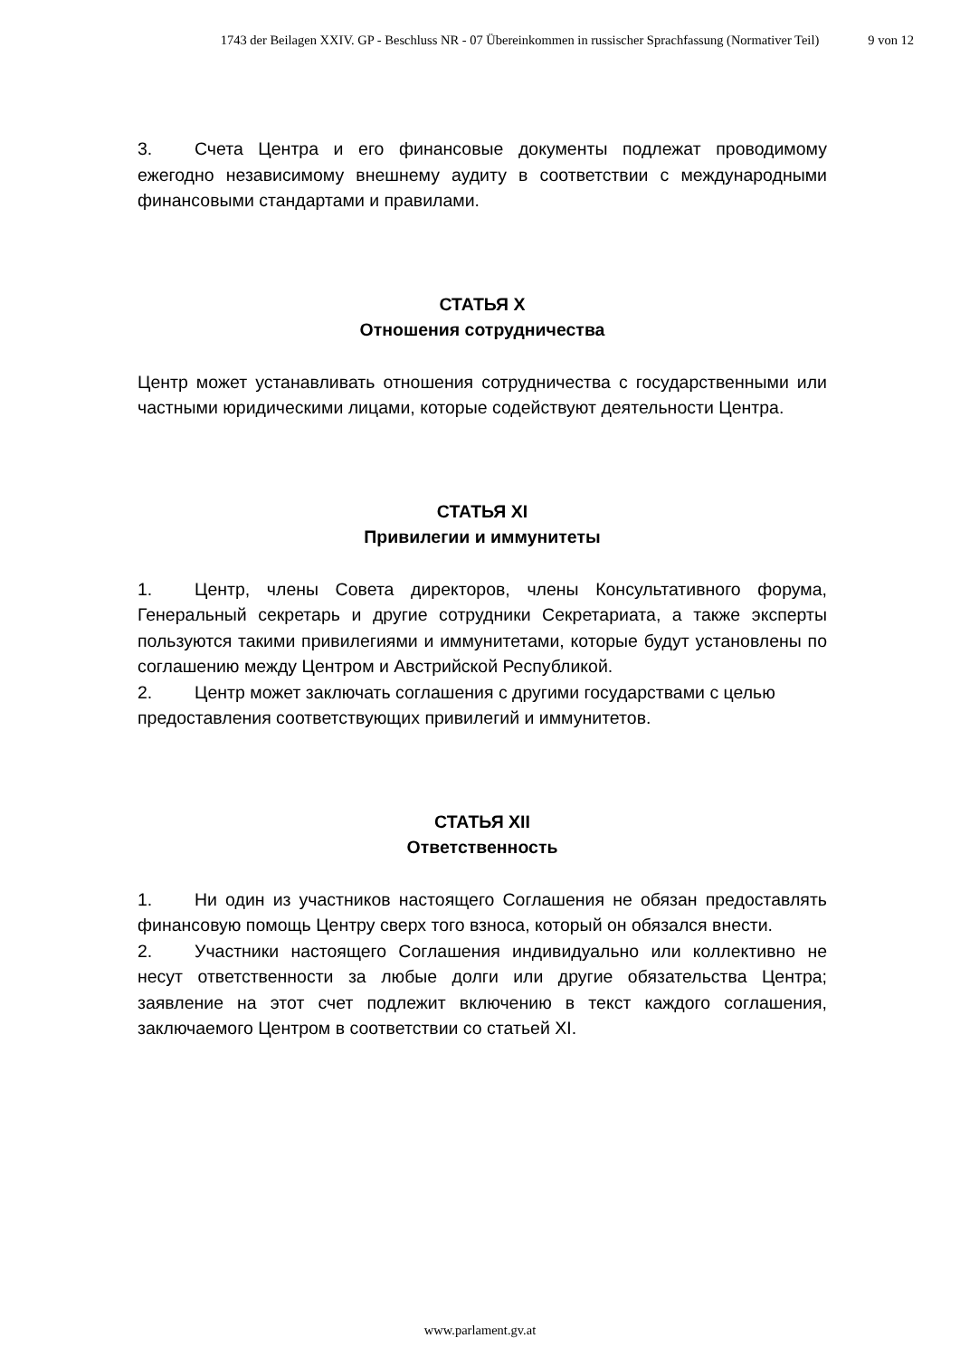1743 der Beilagen XXIV. GP - Beschluss NR - 07 Übereinkommen in russischer Sprachfassung (Normativer Teil) 9 von 12
3. Счета Центра и его финансовые документы подлежат проводимому ежегодно независимому внешнему аудиту в соответствии с международными финансовыми стандартами и правилами.
СТАТЬЯ X
Отношения сотрудничества
Центр может устанавливать отношения сотрудничества с государственными или частными юридическими лицами, которые содействуют деятельности Центра.
СТАТЬЯ XI
Привилегии и иммунитеты
1. Центр, члены Совета директоров, члены Консультативного форума, Генеральный секретарь и другие сотрудники Секретариата, а также эксперты пользуются такими привилегиями и иммунитетами, которые будут установлены по соглашению между Центром и Австрийской Республикой.
2. Центр может заключать соглашения с другими государствами с целью предоставления соответствующих привилегий и иммунитетов.
СТАТЬЯ XII
Ответственность
1. Ни один из участников настоящего Соглашения не обязан предоставлять финансовую помощь Центру сверх того взноса, который он обязался внести.
2. Участники настоящего Соглашения индивидуально или коллективно не несут ответственности за любые долги или другие обязательства Центра; заявление на этот счет подлежит включению в текст каждого соглашения, заключаемого Центром в соответствии со статьей XI.
www.parlament.gv.at